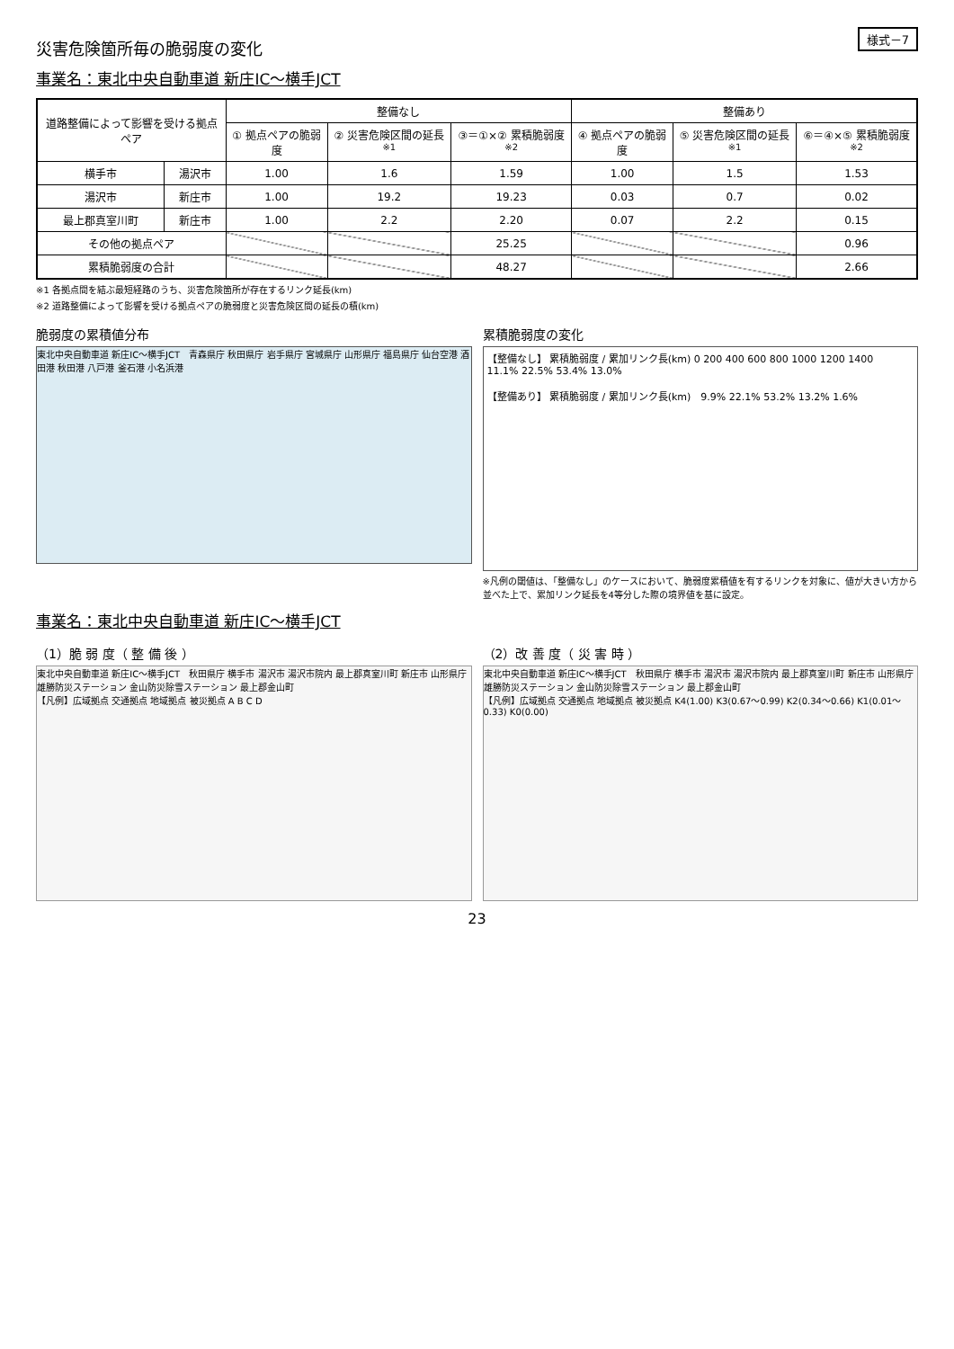様式－7
災害危険箇所毎の脆弱度の変化
事業名：東北中央自動車道 新庄IC～横手JCT
| 道路整備によって影響を受ける拠点ペア | | 整備なし | | | 整備あり | | |
| --- | --- | --- | --- | --- | --- | --- | --- |
| | | ① 拠点ペアの脆弱度 | ② 災害危険区間の延長<sup>※1</sup> | ③＝①×② 累積脆弱度<sup>※2</sup> | ④ 拠点ペアの脆弱度 | ⑤ 災害危険区間の延長<sup>※1</sup> | ⑥＝④×⑤ 累積脆弱度<sup>※2</sup> |
| 横手市 | 湯沢市 | 1.00 | 1.6 | 1.59 | 1.00 | 1.5 | 1.53 |
| 湯沢市 | 新庄市 | 1.00 | 19.2 | 19.23 | 0.03 | 0.7 | 0.02 |
| 最上郡真室川町 | 新庄市 | 1.00 | 2.2 | 2.20 | 0.07 | 2.2 | 0.15 |
| その他の拠点ペア | | | | 25.25 | | | 0.96 |
| 累積脆弱度の合計 | | | | 48.27 | | | 2.66 |
※1 各拠点間を結ぶ最短経路のうち、災害危険箇所が存在するリンク延長(km)
※2 道路整備によって影響を受ける拠点ペアの脆弱度と災害危険区間の延長の積(km)
脆弱度の累積値分布
東北中央自動車道 新庄IC～横手JCT　青森県庁 秋田県庁 岩手県庁 宮城県庁 山形県庁 福島県庁 仙台空港 酒田港 秋田港 八戸港 釜石港 小名浜港
累積脆弱度の変化
【整備なし】 累積脆弱度 / 累加リンク長(km) 0 200 400 600 800 1000 1200 1400　11.1% 22.5% 53.4% 13.0%
【整備あり】 累積脆弱度 / 累加リンク長(km)　9.9% 22.1% 53.2% 13.2% 1.6%
※凡例の閾値は、「整備なし」のケースにおいて、脆弱度累積値を有するリンクを対象に、値が大きい方から並べた上で、累加リンク延長を4等分した際の境界値を基に設定。
事業名：東北中央自動車道 新庄IC～横手JCT
（1）脆 弱 度（ 整 備 後 ）
東北中央自動車道 新庄IC～横手JCT　秋田県庁 横手市 湯沢市 湯沢市院内 最上郡真室川町 新庄市 山形県庁 雄勝防災ステーション 金山防災除雪ステーション 最上郡金山町
【凡例】広域拠点 交通拠点 地域拠点 被災拠点 A B C D
（2）改 善 度（ 災 害 時 ）
東北中央自動車道 新庄IC～横手JCT　秋田県庁 横手市 湯沢市 湯沢市院内 最上郡真室川町 新庄市 山形県庁 雄勝防災ステーション 金山防災除雪ステーション 最上郡金山町
【凡例】広域拠点 交通拠点 地域拠点 被災拠点 K4(1.00) K3(0.67～0.99) K2(0.34～0.66) K1(0.01～0.33) K0(0.00)
23